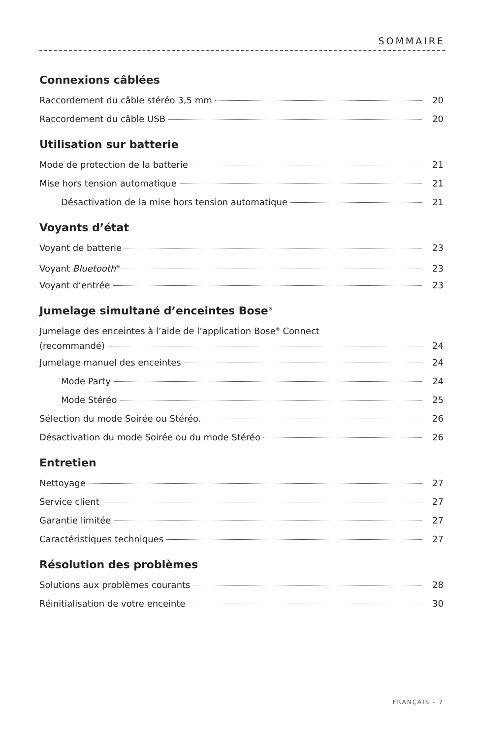SOMMAIRE
Connexions câblées
Raccordement du câble stéréo 3,5 mm 20
Raccordement du câble USB 20
Utilisation sur batterie
Mode de protection de la batterie 21
Mise hors tension automatique 21
Désactivation de la mise hors tension automatique 21
Voyants d’état
Voyant de batterie 23
Voyant Bluetooth<sup>®</sup> 23
Voyant d’entrée 23
Jumelage simultané d’enceintes Bose<sup>®</sup>
Jumelage des enceintes à l’aide de l’application Bose<sup>®</sup> Connect
(recommandé) 24
Jumelage manuel des enceintes 24
Mode Party 24
Mode Stéréo 25
Sélection du mode Soirée ou Stéréo. 26
Désactivation du mode Soirée ou du mode Stéréo 26
Entretien
Nettoyage 27
Service client 27
Garantie limitée 27
Caractéristiques techniques 27
Résolution des problèmes
Solutions aux problèmes courants 28
Réinitialisation de votre enceinte 30
FRANÇAIS - 7